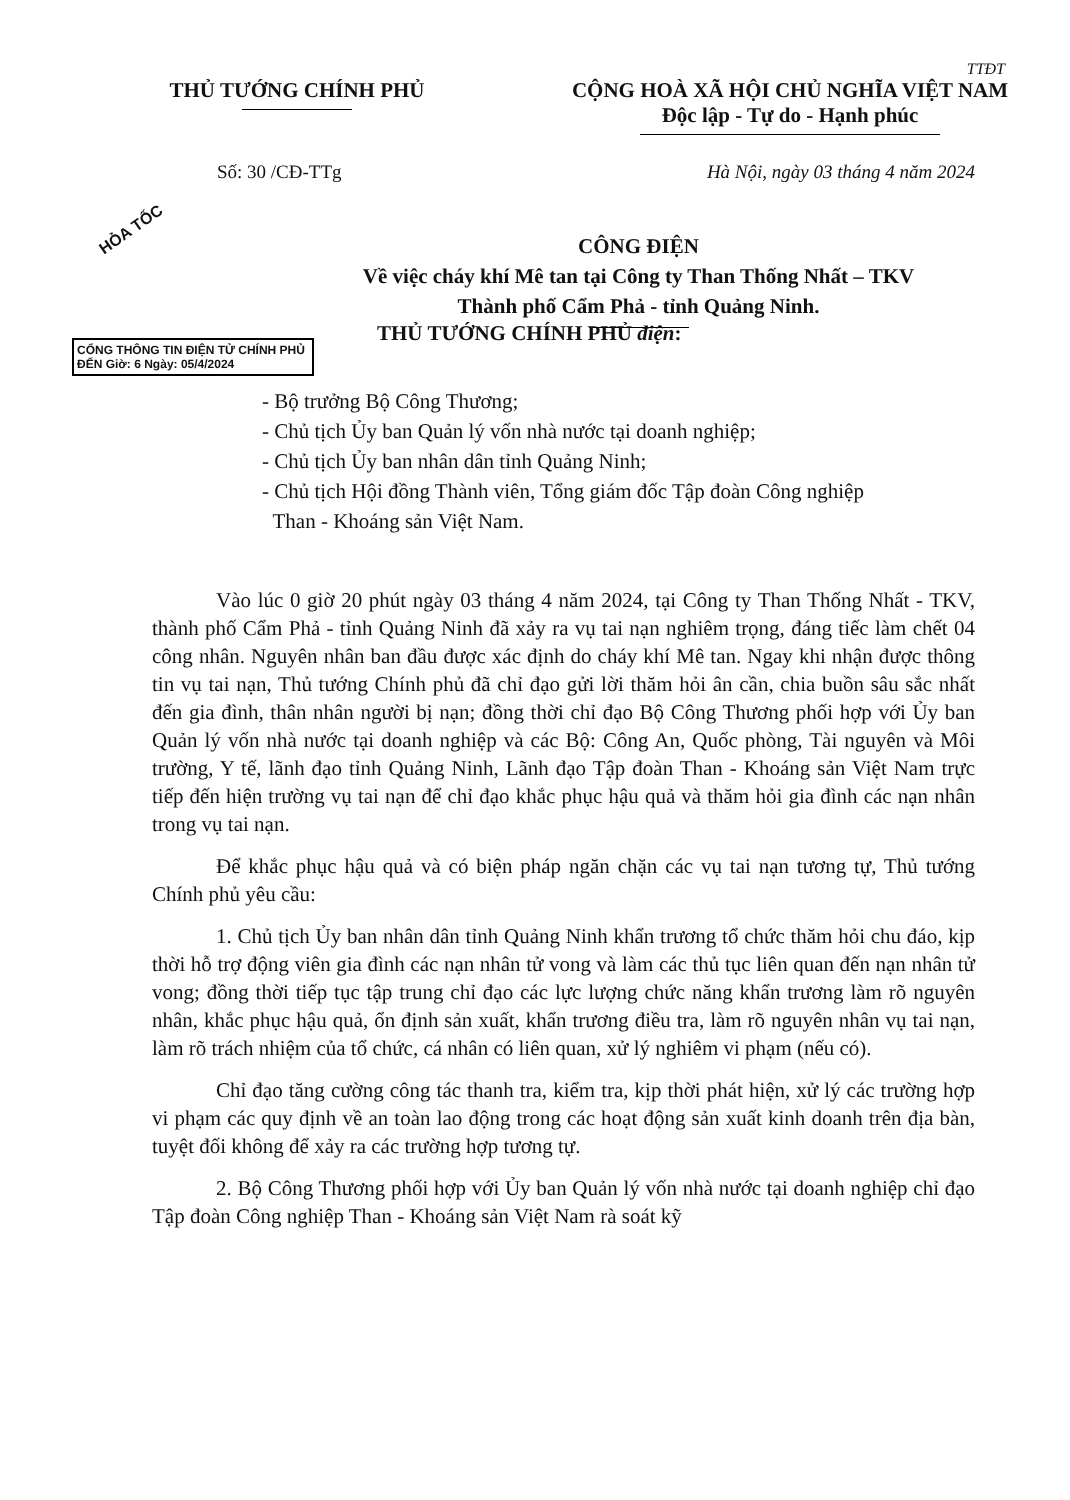TTĐT
THỦ TƯỚNG CHÍNH PHỦ CỘNG HOÀ XÃ HỘI CHỦ NGHĨA VIỆT NAM
Độc lập - Tự do - Hạnh phúc
Số: 30 /CĐ-TTg Hà Nội, ngày 03 tháng 4 năm 2024
HỎA TỐC
CÔNG ĐIỆN
Về việc cháy khí Mê tan tại Công ty Than Thống Nhất – TKV
Thành phố Cẩm Phả - tỉnh Quảng Ninh.
CỔNG THÔNG TIN ĐIỆN TỬ CHÍNH PHỦ
ĐẾN Giờ: 6 Ngày: 05/4/2024
THỦ TƯỚNG CHÍNH PHỦ điện:
- Bộ trưởng Bộ Công Thương;
- Chủ tịch Ủy ban Quản lý vốn nhà nước tại doanh nghiệp;
- Chủ tịch Ủy ban nhân dân tỉnh Quảng Ninh;
- Chủ tịch Hội đồng Thành viên, Tổng giám đốc Tập đoàn Công nghiệp
Than - Khoáng sản Việt Nam.
Vào lúc 0 giờ 20 phút ngày 03 tháng 4 năm 2024, tại Công ty Than Thống Nhất - TKV, thành phố Cẩm Phả - tỉnh Quảng Ninh đã xảy ra vụ tai nạn nghiêm trọng, đáng tiếc làm chết 04 công nhân. Nguyên nhân ban đầu được xác định do cháy khí Mê tan. Ngay khi nhận được thông tin vụ tai nạn, Thủ tướng Chính phủ đã chỉ đạo gửi lời thăm hỏi ân cần, chia buồn sâu sắc nhất đến gia đình, thân nhân người bị nạn; đồng thời chỉ đạo Bộ Công Thương phối hợp với Ủy ban Quản lý vốn nhà nước tại doanh nghiệp và các Bộ: Công An, Quốc phòng, Tài nguyên và Môi trường, Y tế, lãnh đạo tỉnh Quảng Ninh, Lãnh đạo Tập đoàn Than - Khoáng sản Việt Nam trực tiếp đến hiện trường vụ tai nạn để chỉ đạo khắc phục hậu quả và thăm hỏi gia đình các nạn nhân trong vụ tai nạn.
Để khắc phục hậu quả và có biện pháp ngăn chặn các vụ tai nạn tương tự, Thủ tướng Chính phủ yêu cầu:
1. Chủ tịch Ủy ban nhân dân tỉnh Quảng Ninh khẩn trương tổ chức thăm hỏi chu đáo, kịp thời hỗ trợ động viên gia đình các nạn nhân tử vong và làm các thủ tục liên quan đến nạn nhân tử vong; đồng thời tiếp tục tập trung chỉ đạo các lực lượng chức năng khẩn trương làm rõ nguyên nhân, khắc phục hậu quả, ổn định sản xuất, khẩn trương điều tra, làm rõ nguyên nhân vụ tai nạn, làm rõ trách nhiệm của tổ chức, cá nhân có liên quan, xử lý nghiêm vi phạm (nếu có).
Chỉ đạo tăng cường công tác thanh tra, kiểm tra, kịp thời phát hiện, xử lý các trường hợp vi phạm các quy định về an toàn lao động trong các hoạt động sản xuất kinh doanh trên địa bàn, tuyệt đối không để xảy ra các trường hợp tương tự.
2. Bộ Công Thương phối hợp với Ủy ban Quản lý vốn nhà nước tại doanh nghiệp chỉ đạo Tập đoàn Công nghiệp Than - Khoáng sản Việt Nam rà soát kỹ